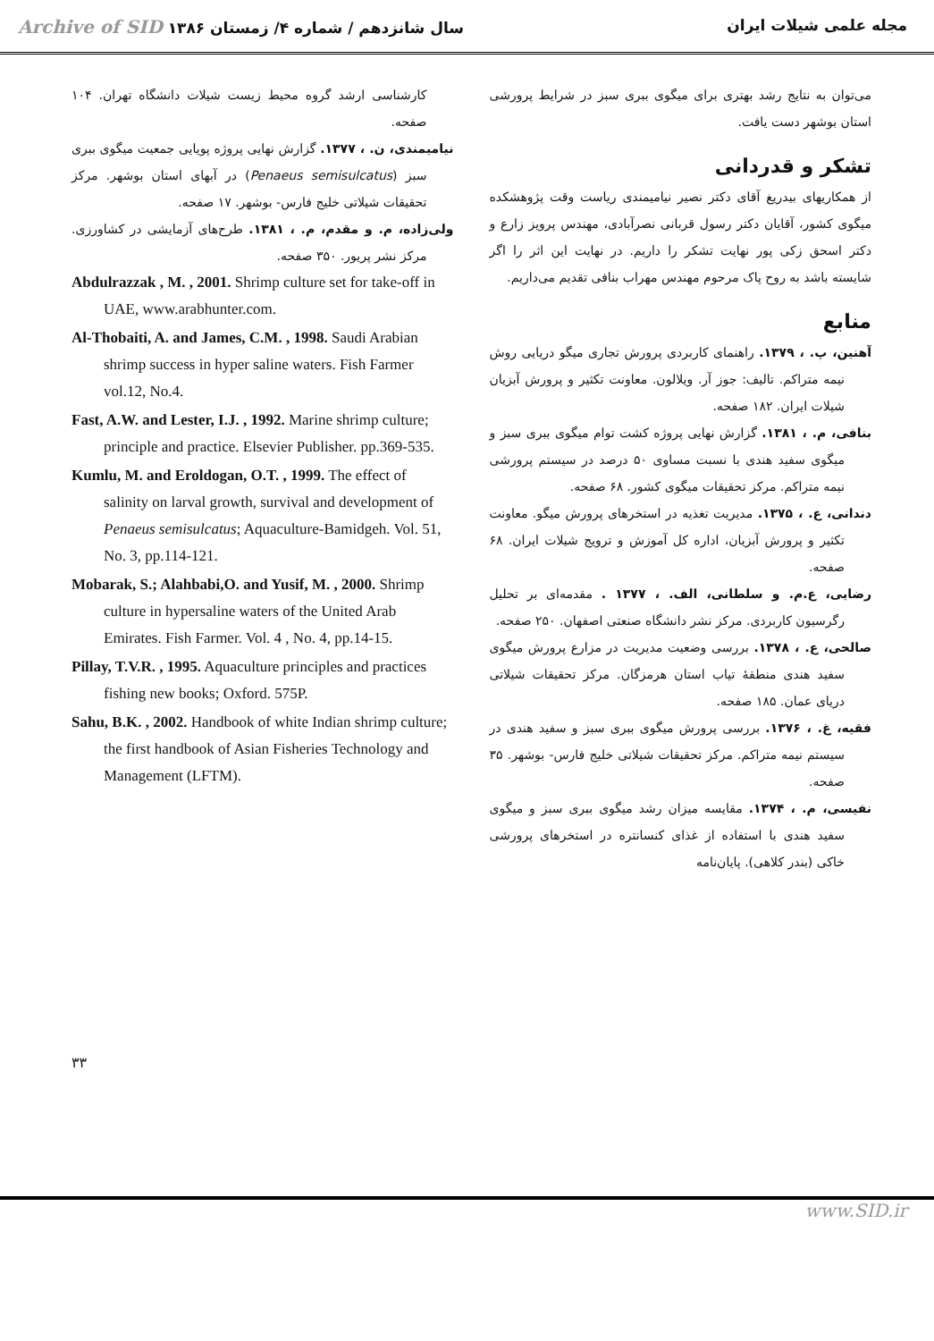Archive of SID سال شانزدهم / شماره ۴/ زمستان ۱۳۸۶
مجله علمی شیلات ایران
می‌توان به نتایج رشد بهتری برای میگوی ببری سبز در شرایط پرورشی استان بوشهر دست یافت.
تشکر و قدردانی
از همکاریهای بیدریغ آقای دکتر نصیر نیامیمندی ریاست وقت پژوهشکده میگوی کشور، آقایان دکتر رسول قربانی نصرآبادی، مهندس پرویز زارع و دکتر اسحق زکی پور نهایت تشکر را داریم. در نهایت این اثر را اگر شایسته باشد به روح پاک مرحوم مهندس مهراب بنافی تقدیم می‌داریم.
منابع
آهنین، پ. ، ۱۳۷۹. راهنمای کاربردی پرورش تجاری میگو دریایی روش نیمه متراکم. تالیف: جوز آر. ویلالون. معاونت تکثیر و پرورش آبزیان شیلات ایران. ۱۸۲ صفحه.
بنافی، م. ، ۱۳۸۱. گزارش نهایی پروژه کشت توام میگوی ببری سبز و میگوی سفید هندی با نسبت مساوی ۵۰ درصد در سیستم پرورشی نیمه متراکم. مرکز تحقیقات میگوی کشور. ۶۸ صفحه.
دندانی، ع. ، ۱۳۷۵. مدیریت تغذیه در استخرهای پرورش میگو. معاونت تکثیر و پرورش آبزیان، اداره کل آموزش و ترویج شیلات ایران. ۶۸ صفحه.
رضایی، ع.م. و سلطانی، الف. ، ۱۳۷۷ . مقدمه‌ای بر تحلیل رگرسیون کاربردی. مرکز نشر دانشگاه صنعتی اصفهان. ۲۵۰ صفحه.
صالحی، ع. ، ۱۳۷۸. بررسی وضعیت مدیریت در مزارع پرورش میگوی سفید هندی منطقهٔ تیاب استان هرمزگان. مرکز تحقیقات شیلاتی دریای عمان. ۱۸۵ صفحه.
فقیه، غ. ، ۱۳۷۶. بررسی پرورش میگوی ببری سبز و سفید هندی در سیستم نیمه متراکم. مرکز تحقیقات شیلاتی خلیج فارس- بوشهر. ۳۵ صفحه.
نفیسی، م. ، ۱۳۷۴. مقایسه میزان رشد میگوی ببری سبز و میگوی سفید هندی با استفاده از غذای کنسانتره در استخرهای پرورشی خاکی (بندر کلاهی). پایان‌نامه
کارشناسی ارشد گروه محیط زیست شیلات دانشگاه تهران. ۱۰۴ صفحه.
نیامیمندی، ن. ، ۱۳۷۷. گزارش نهایی پروژه پویایی جمعیت میگوی ببری سبز (Penaeus semisulcatus) در آبهای استان بوشهر. مرکز تحقیقات شیلاتی خلیج فارس- بوشهر. ۱۷ صفحه.
ولی‌زاده، م. و مقدم، م. ، ۱۳۸۱. طرح‌های آزمایشی در کشاورزی. مرکز نشر پریور. ۳۵۰ صفحه.
Abdulrazzak , M. , 2001. Shrimp culture set for take-off in UAE, www.arabhunter.com.
Al-Thobaiti, A. and James, C.M. , 1998. Saudi Arabian shrimp success in hyper saline waters. Fish Farmer vol.12, No.4.
Fast, A.W. and Lester, I.J. , 1992. Marine shrimp culture; principle and practice. Elsevier Publisher. pp.369-535.
Kumlu, M. and Eroldogan, O.T. , 1999. The effect of salinity on larval growth, survival and development of Penaeus semisulcatus; Aquaculture-Bamidgeh. Vol. 51, No. 3, pp.114-121.
Mobarak, S.; Alahbabi,O. and Yusif, M. , 2000. Shrimp culture in hypersaline waters of the United Arab Emirates. Fish Farmer. Vol. 4 , No. 4, pp.14-15.
Pillay, T.V.R. , 1995. Aquaculture principles and practices fishing new books; Oxford. 575P.
Sahu, B.K. , 2002. Handbook of white Indian shrimp culture; the first handbook of Asian Fisheries Technology and Management (LFTM).
۳۳
www.SID.ir